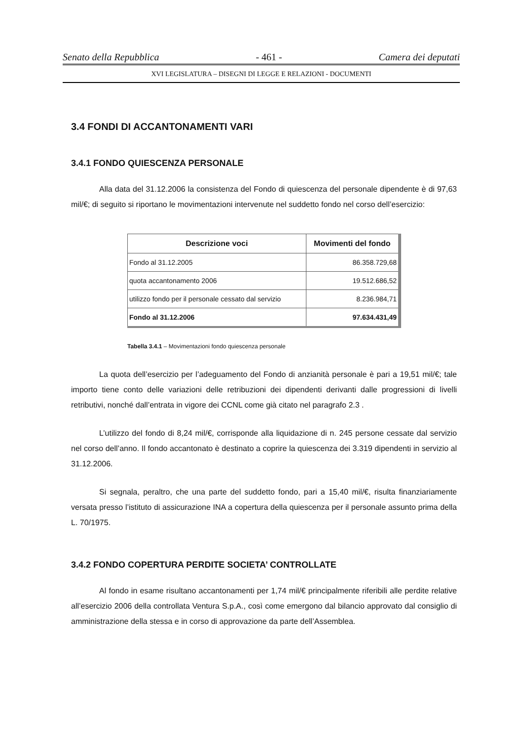Senato della Repubblica - 461 - Camera dei deputati
XVI LEGISLATURA – DISEGNI DI LEGGE E RELAZIONI - DOCUMENTI
3.4 FONDI DI ACCANTONAMENTI VARI
3.4.1 FONDO QUIESCENZA PERSONALE
Alla data del 31.12.2006 la consistenza del Fondo di quiescenza del personale dipendente è di 97,63 mil/€; di seguito si riportano le movimentazioni intervenute nel suddetto fondo nel corso dell’esercizio:
| Descrizione voci | Movimenti del fondo |
| --- | --- |
| Fondo al 31.12.2005 | 86.358.729,68 |
| quota accantonamento 2006 | 19.512.686,52 |
| utilizzo fondo per il personale cessato dal servizio | 8.236.984,71 |
| Fondo al 31.12.2006 | 97.634.431,49 |
Tabella 3.4.1 – Movimentazioni fondo quiescenza personale
La quota dell’esercizio per l’adeguamento del Fondo di anzianità personale è pari a 19,51 mil/€; tale importo tiene conto delle variazioni delle retribuzioni dei dipendenti derivanti dalle progressioni di livelli retributivi, nonché dall’entrata in vigore dei CCNL come già citato nel paragrafo 2.3 .
L’utilizzo del fondo di 8,24 mil/€, corrisponde alla liquidazione di n. 245 persone cessate dal servizio nel corso dell’anno. Il fondo accantonato è destinato a coprire la quiescenza dei 3.319 dipendenti in servizio al 31.12.2006.
Si segnala, peraltro, che una parte del suddetto fondo, pari a 15,40 mil/€, risulta finanziariamente versata presso l’istituto di assicurazione INA a copertura della quiescenza per il personale assunto prima della L. 70/1975.
3.4.2 FONDO COPERTURA PERDITE SOCIETA’ CONTROLLATE
Al fondo in esame risultano accantonamenti per 1,74 mil/€ principalmente riferibili alle perdite relative all’esercizio 2006 della controllata Ventura S.p.A., così come emergono dal bilancio approvato dal consiglio di amministrazione della stessa e in corso di approvazione da parte dell’Assemblea.